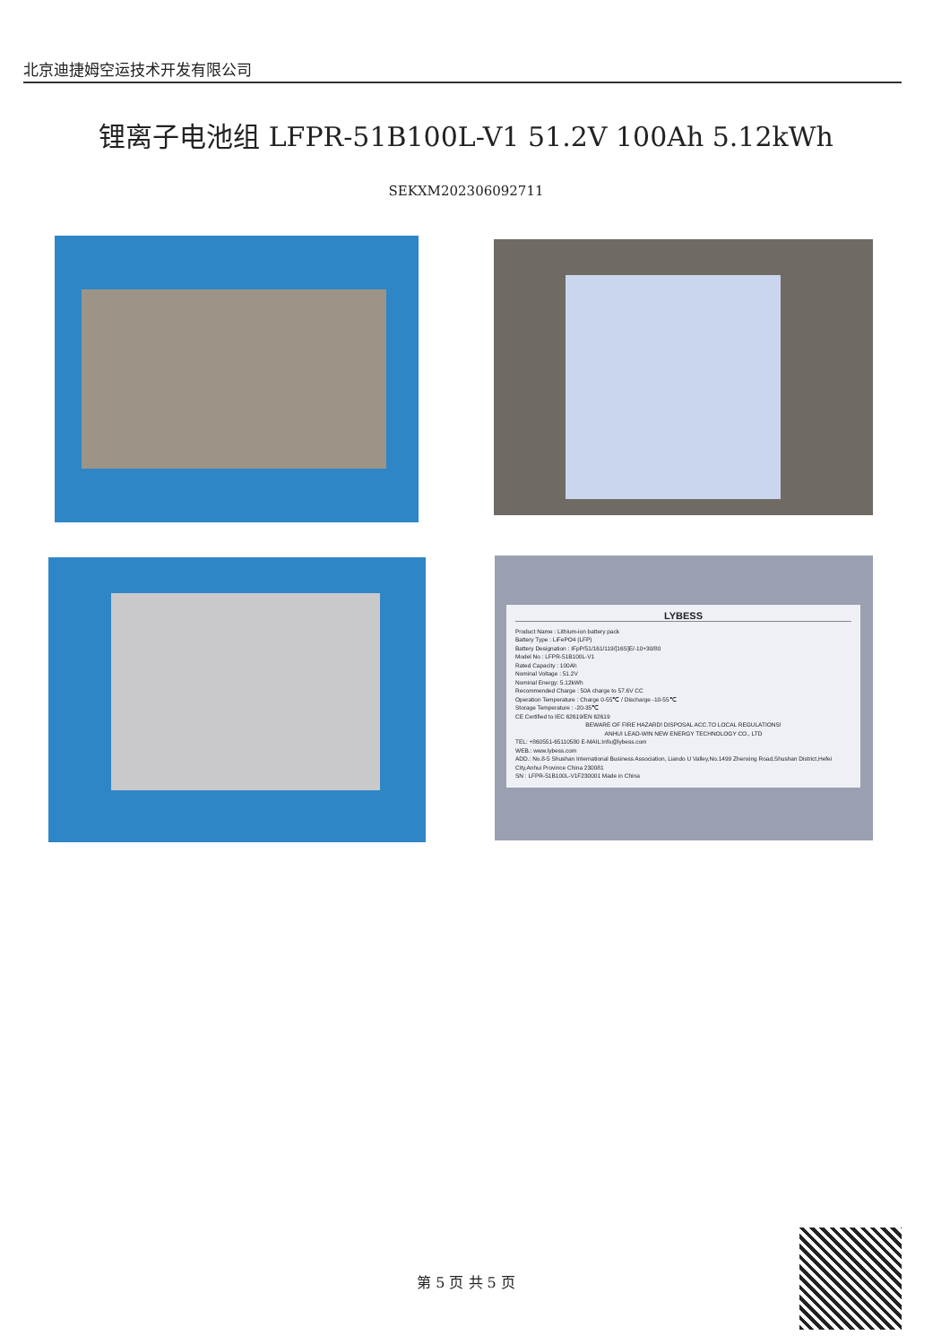北京迪捷姆空运技术开发有限公司
锂离子电池组 LFPR-51B100L-V1 51.2V 100Ah 5.12kWh
SEKXM202306092711
LYBESS
Product Name : Lithium-ion battery pack
Battery Type : LiFePO4 (LFP)
Battery Designation : IFpP/51/161/119/[16S]E/-10+30/80
Model No : LFPR-51B100L-V1
Rated Capacity : 100Ah
Nominal Voltage : 51.2V
Nominal Energy: 5.12kWh
Recommended Charge : 50A charge to 57.6V CC
Operation Temperature : Charge 0-55℃ / Discharge -10-55℃
Storage Temperature : -20-35℃
CE Certified to IEC 62619/EN 62619
BEWARE OF FIRE HAZARD! DISPOSAL ACC.TO LOCAL REGULATIONS!
ANHUI LEAD-WIN NEW ENERGY TECHNOLOGY CO., LTD
TEL: +860551-65110580 E-MAIL:info@lybess.com
WEB.: www.lybess.com
ADD.: No.8-5 Shushan International Business Association, Liando U Valley,No.1499 Zhenxing Road,Shushan District,Hefei City,Anhui Province China 230081
SN : LFPR-51B100L-V1F230001 Made in China
第 5 页 共 5 页